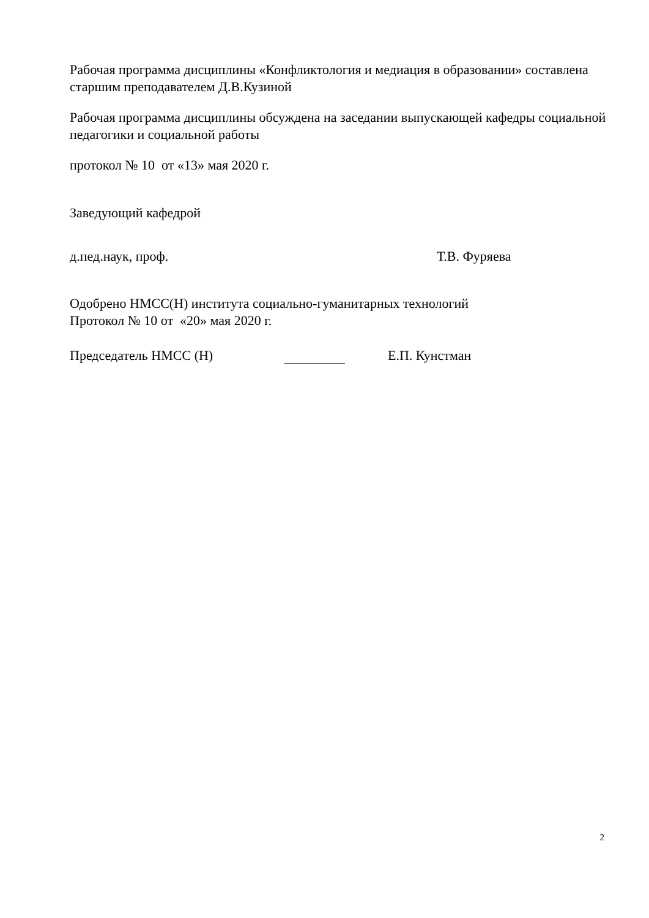Рабочая программа дисциплины «Конфликтология и медиация в образовании» составлена старшим преподавателем Д.В.Кузиной
Рабочая программа дисциплины обсуждена на заседании выпускающей кафедры социальной педагогики и социальной работы
протокол № 10 от «13» мая 2020 г.
Заведующий кафедрой
д.пед.наук, проф. Т.В. Фуряева
Одобрено НМСС(Н) института социально-гуманитарных технологий
Протокол № 10 от «20» мая 2020 г.
Председатель НМСС (Н) Е.П. Кунстман
2